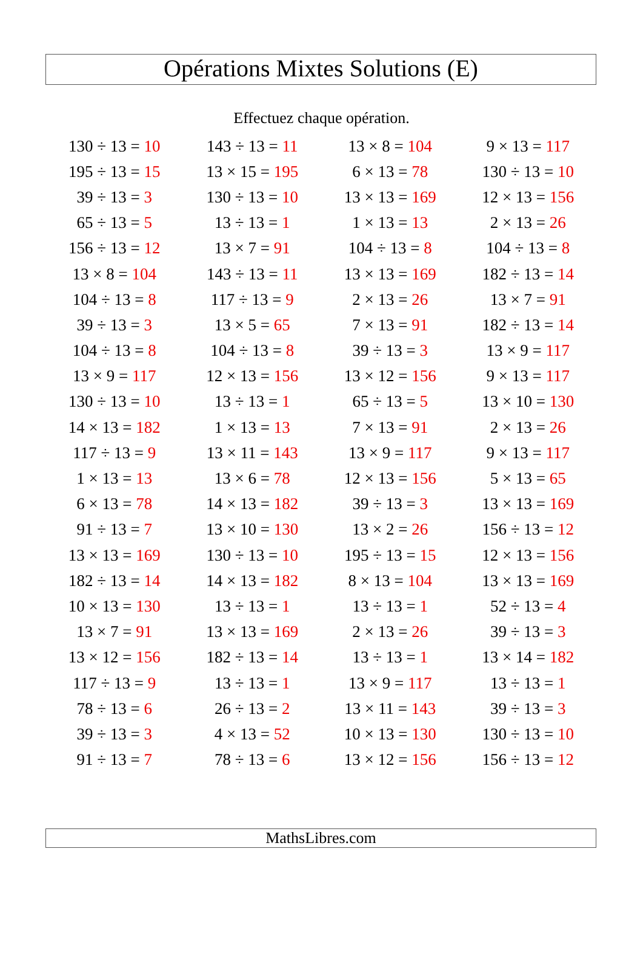Opérations Mixtes Solutions (E)
Effectuez chaque opération.
| 130 ÷ 13 = 10 | 143 ÷ 13 = 11 | 13 × 8 = 104 | 9 × 13 = 117 |
| 195 ÷ 13 = 15 | 13 × 15 = 195 | 6 × 13 = 78 | 130 ÷ 13 = 10 |
| 39 ÷ 13 = 3 | 130 ÷ 13 = 10 | 13 × 13 = 169 | 12 × 13 = 156 |
| 65 ÷ 13 = 5 | 13 ÷ 13 = 1 | 1 × 13 = 13 | 2 × 13 = 26 |
| 156 ÷ 13 = 12 | 13 × 7 = 91 | 104 ÷ 13 = 8 | 104 ÷ 13 = 8 |
| 13 × 8 = 104 | 143 ÷ 13 = 11 | 13 × 13 = 169 | 182 ÷ 13 = 14 |
| 104 ÷ 13 = 8 | 117 ÷ 13 = 9 | 2 × 13 = 26 | 13 × 7 = 91 |
| 39 ÷ 13 = 3 | 13 × 5 = 65 | 7 × 13 = 91 | 182 ÷ 13 = 14 |
| 104 ÷ 13 = 8 | 104 ÷ 13 = 8 | 39 ÷ 13 = 3 | 13 × 9 = 117 |
| 13 × 9 = 117 | 12 × 13 = 156 | 13 × 12 = 156 | 9 × 13 = 117 |
| 130 ÷ 13 = 10 | 13 ÷ 13 = 1 | 65 ÷ 13 = 5 | 13 × 10 = 130 |
| 14 × 13 = 182 | 1 × 13 = 13 | 7 × 13 = 91 | 2 × 13 = 26 |
| 117 ÷ 13 = 9 | 13 × 11 = 143 | 13 × 9 = 117 | 9 × 13 = 117 |
| 1 × 13 = 13 | 13 × 6 = 78 | 12 × 13 = 156 | 5 × 13 = 65 |
| 6 × 13 = 78 | 14 × 13 = 182 | 39 ÷ 13 = 3 | 13 × 13 = 169 |
| 91 ÷ 13 = 7 | 13 × 10 = 130 | 13 × 2 = 26 | 156 ÷ 13 = 12 |
| 13 × 13 = 169 | 130 ÷ 13 = 10 | 195 ÷ 13 = 15 | 12 × 13 = 156 |
| 182 ÷ 13 = 14 | 14 × 13 = 182 | 8 × 13 = 104 | 13 × 13 = 169 |
| 10 × 13 = 130 | 13 ÷ 13 = 1 | 13 ÷ 13 = 1 | 52 ÷ 13 = 4 |
| 13 × 7 = 91 | 13 × 13 = 169 | 2 × 13 = 26 | 39 ÷ 13 = 3 |
| 13 × 12 = 156 | 182 ÷ 13 = 14 | 13 ÷ 13 = 1 | 13 × 14 = 182 |
| 117 ÷ 13 = 9 | 13 ÷ 13 = 1 | 13 × 9 = 117 | 13 ÷ 13 = 1 |
| 78 ÷ 13 = 6 | 26 ÷ 13 = 2 | 13 × 11 = 143 | 39 ÷ 13 = 3 |
| 39 ÷ 13 = 3 | 4 × 13 = 52 | 10 × 13 = 130 | 130 ÷ 13 = 10 |
| 91 ÷ 13 = 7 | 78 ÷ 13 = 6 | 13 × 12 = 156 | 156 ÷ 13 = 12 |
MathsLibres.com